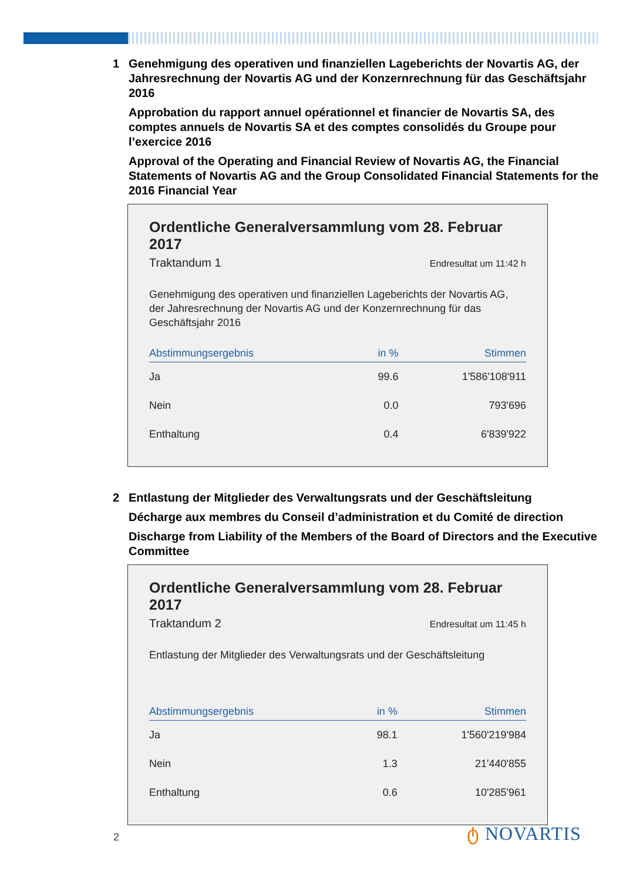1 Genehmigung des operativen und finanziellen Lageberichts der Novartis AG, der Jahresrechnung der Novartis AG und der Konzernrechnung für das Geschäftsjahr 2016
Approbation du rapport annuel opérationnel et financier de Novartis SA, des comptes annuels de Novartis SA et des comptes consolidés du Groupe pour l’exercice 2016
Approval of the Operating and Financial Review of Novartis AG, the Financial Statements of Novartis AG and the Group Consolidated Financial Statements for the 2016 Financial Year
Ordentliche Generalversammlung vom 28. Februar 2017
Traktandum 1 Endresultat um 11:42 h
Genehmigung des operativen und finanziellen Lageberichts der Novartis AG, der Jahresrechnung der Novartis AG und der Konzernrechnung für das Geschäftsjahr 2016
| Abstimmungsergebnis | in % | Stimmen |
| --- | --- | --- |
| Ja | 99.6 | 1'586'108'911 |
| Nein | 0.0 | 793'696 |
| Enthaltung | 0.4 | 6'839'922 |
2 Entlastung der Mitglieder des Verwaltungsrats und der Geschäftsleitung
Décharge aux membres du Conseil d’administration et du Comité de direction
Discharge from Liability of the Members of the Board of Directors and the Executive Committee
Ordentliche Generalversammlung vom 28. Februar 2017
Traktandum 2 Endresultat um 11:45 h
Entlastung der Mitglieder des Verwaltungsrats und der Geschäftsleitung
| Abstimmungsergebnis | in % | Stimmen |
| --- | --- | --- |
| Ja | 98.1 | 1'560'219'984 |
| Nein | 1.3 | 21'440'855 |
| Enthaltung | 0.6 | 10'285'961 |
2 ტ NOVARTIS